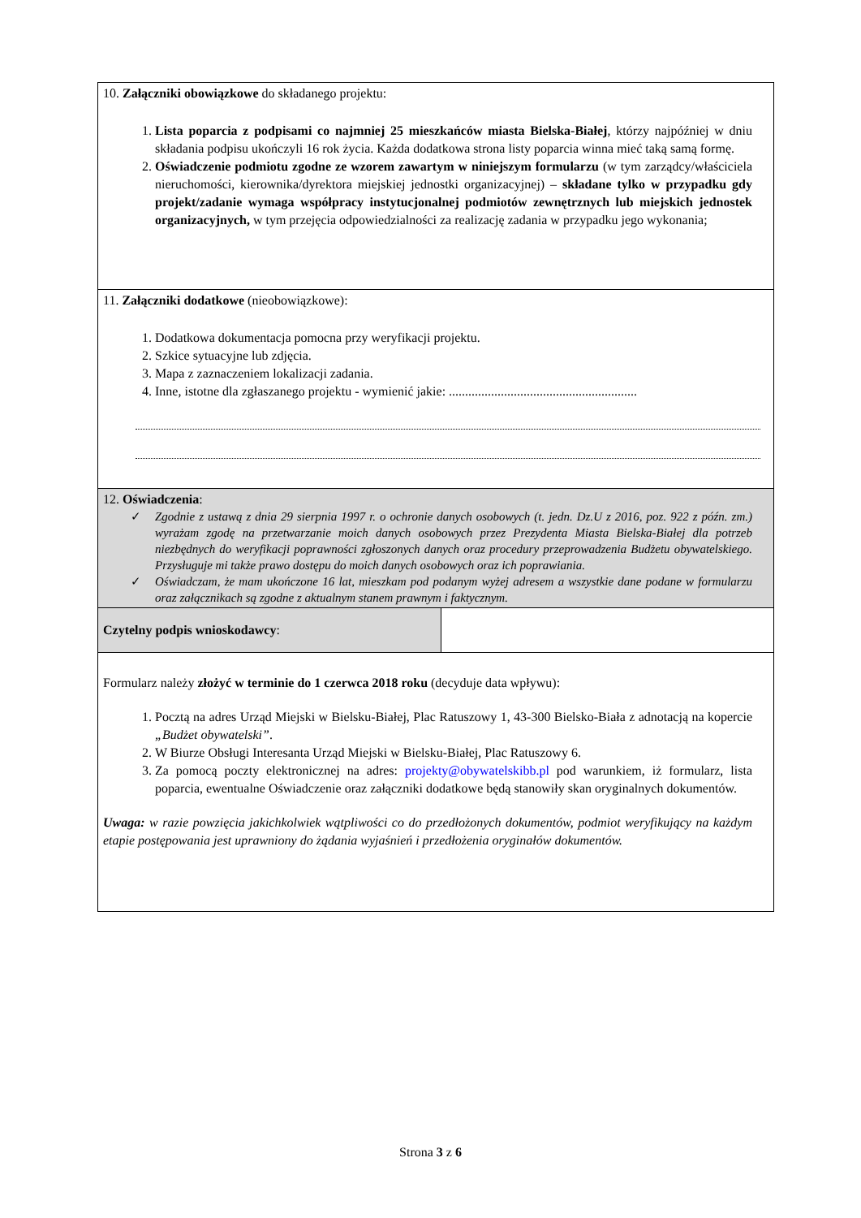| 10. Załączniki obowiązkowe do składanego projektu: 1. Lista poparcia z podpisami co najmniej 25 mieszkańców miasta Bielska-Białej , którzy najpóźniej w dniu składania podpisu ukończyli 16 rok życia. Każda dodatkowa strona listy poparcia winna mieć taką samą formę. 2. Oświadczenie podmiotu zgodne ze wzorem zawartym w niniejszym formularzu (w tym zarządcy/właściciela nieruchomości, kierownika/dyrektora miejskiej jednostki organizacyjnej) – składane tylko w przypadku gdy projekt/zadanie wymaga współpracy instytucjonalnej podmiotów zewnętrznych lub miejskich jednostek organizacyjnych, w tym przejęcia odpowiedzialności za realizację zadania w przypadku jego wykonania; | |
| 11. Załączniki dodatkowe (nieobowiązkowe): 1. Dodatkowa dokumentacja pomocna przy weryfikacji projektu. 2. Szkice sytuacyjne lub zdjęcia. 3. Mapa z zaznaczeniem lokalizacji zadania. 4. Inne, istotne dla zgłaszanego projektu - wymienić jakie: .......................................................... | |
| 12. Oświadczenia : ✓ Zgodnie z ustawą z dnia 29 sierpnia 1997 r. o ochronie danych osobowych (t. jedn. Dz.U z 2016, poz. 922 z późn. zm.) wyrażam zgodę na przetwarzanie moich danych osobowych przez Prezydenta Miasta Bielska-Białej dla potrzeb niezbędnych do weryfikacji poprawności zgłoszonych danych oraz procedury przeprowadzenia Budżetu obywatelskiego. Przysługuje mi także prawo dostępu do moich danych osobowych oraz ich poprawiania. ✓ Oświadczam, że mam ukończone 16 lat, mieszkam pod podanym wyżej adresem a wszystkie dane podane w formularzu oraz załącznikach są zgodne z aktualnym stanem prawnym i faktycznym. | |
| Czytelny podpis wnioskodawcy : | |
| Formularz należy złożyć w terminie do 1 czerwca 2018 roku (decyduje data wpływu): 1. Pocztą na adres Urząd Miejski w Bielsku-Białej, Plac Ratuszowy 1, 43-300 Bielsko-Biała z adnotacją na kopercie „Budżet obywatelski” . 2. W Biurze Obsługi Interesanta Urząd Miejski w Bielsku-Białej, Plac Ratuszowy 6. 3. Za pomocą poczty elektronicznej na adres: projekty@obywatelskibb.pl pod warunkiem, iż formularz, lista poparcia, ewentualne Oświadczenie oraz załączniki dodatkowe będą stanowiły skan oryginalnych dokumentów. Uwaga: w razie powzięcia jakichkolwiek wątpliwości co do przedłożonych dokumentów, podmiot weryfikujący na każdym etapie postępowania jest uprawniony do żądania wyjaśnień i przedłożenia oryginałów dokumentów. | |
Strona 3 z 6